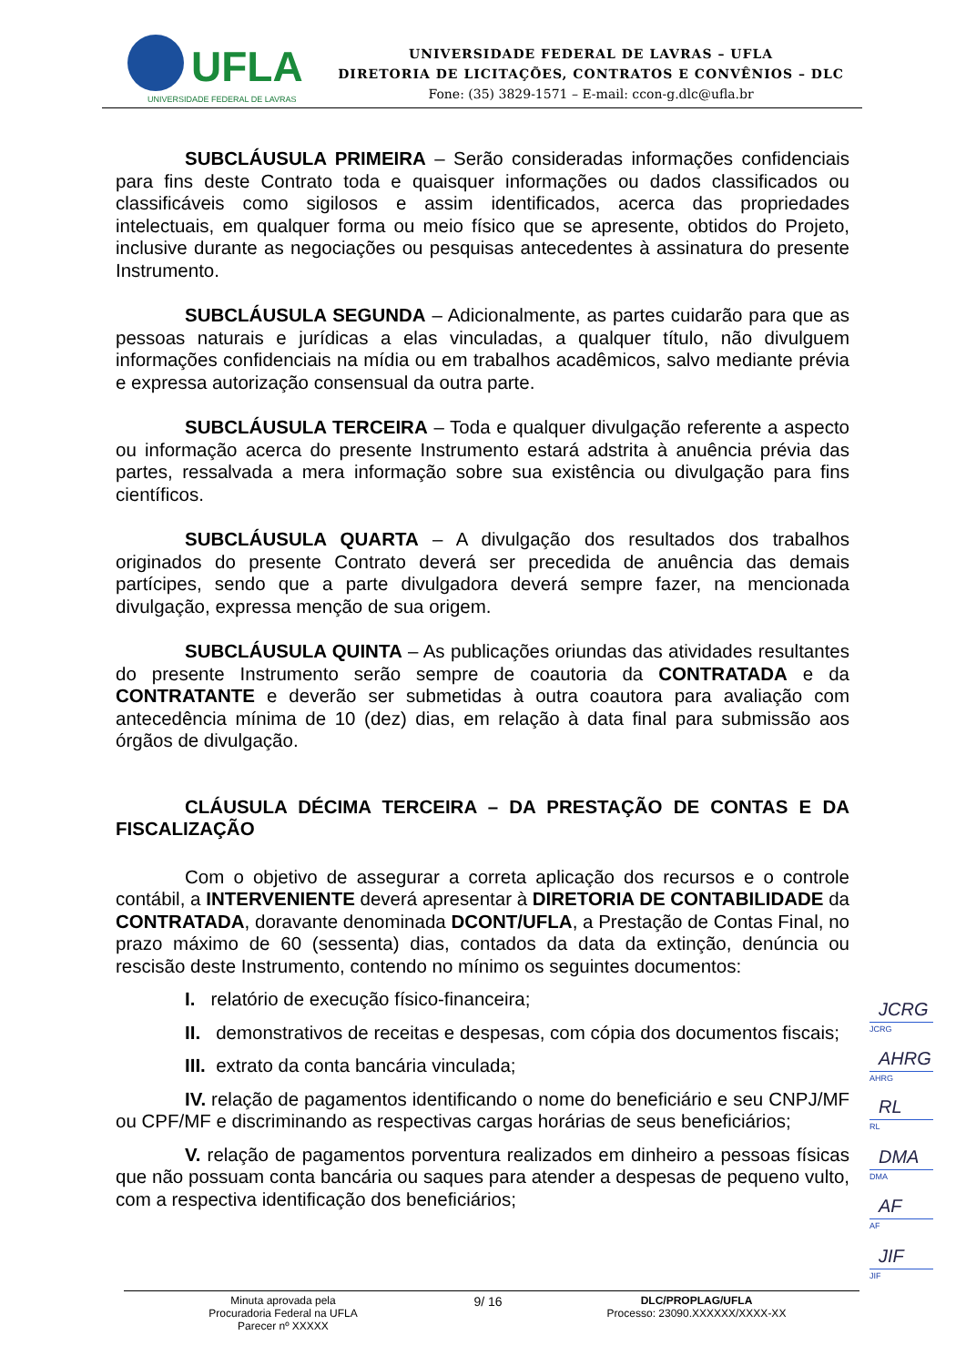UFLA
UNIVERSIDADE FEDERAL DE LAVRAS
UNIVERSIDADE FEDERAL DE LAVRAS – UFLA
DIRETORIA DE LICITAÇÕES, CONTRATOS E CONVÊNIOS – DLC
Fone: (35) 3829-1571 – E-mail: ccon-g.dlc@ufla.br
SUBCLÁUSULA PRIMEIRA – Serão consideradas informações confidenciais para fins deste Contrato toda e quaisquer informações ou dados classificados ou classificáveis como sigilosos e assim identificados, acerca das propriedades intelectuais, em qualquer forma ou meio físico que se apresente, obtidos do Projeto, inclusive durante as negociações ou pesquisas antecedentes à assinatura do presente Instrumento.
SUBCLÁUSULA SEGUNDA – Adicionalmente, as partes cuidarão para que as pessoas naturais e jurídicas a elas vinculadas, a qualquer título, não divulguem informações confidenciais na mídia ou em trabalhos acadêmicos, salvo mediante prévia e expressa autorização consensual da outra parte.
SUBCLÁUSULA TERCEIRA – Toda e qualquer divulgação referente a aspecto ou informação acerca do presente Instrumento estará adstrita à anuência prévia das partes, ressalvada a mera informação sobre sua existência ou divulgação para fins científicos.
SUBCLÁUSULA QUARTA – A divulgação dos resultados dos trabalhos originados do presente Contrato deverá ser precedida de anuência das demais partícipes, sendo que a parte divulgadora deverá sempre fazer, na mencionada divulgação, expressa menção de sua origem.
SUBCLÁUSULA QUINTA – As publicações oriundas das atividades resultantes do presente Instrumento serão sempre de coautoria da CONTRATADA e da CONTRATANTE e deverão ser submetidas à outra coautora para avaliação com antecedência mínima de 10 (dez) dias, em relação à data final para submissão aos órgãos de divulgação.
CLÁUSULA DÉCIMA TERCEIRA – DA PRESTAÇÃO DE CONTAS E DA FISCALIZAÇÃO
Com o objetivo de assegurar a correta aplicação dos recursos e o controle contábil, a INTERVENIENTE deverá apresentar à DIRETORIA DE CONTABILIDADE da CONTRATADA, doravante denominada DCONT/UFLA, a Prestação de Contas Final, no prazo máximo de 60 (sessenta) dias, contados da data da extinção, denúncia ou rescisão deste Instrumento, contendo no mínimo os seguintes documentos:
I. relatório de execução físico-financeira;
II. demonstrativos de receitas e despesas, com cópia dos documentos fiscais;
III. extrato da conta bancária vinculada;
IV. relação de pagamentos identificando o nome do beneficiário e seu CNPJ/MF ou CPF/MF e discriminando as respectivas cargas horárias de seus beneficiários;
V. relação de pagamentos porventura realizados em dinheiro a pessoas físicas que não possuam conta bancária ou saques para atender a despesas de pequeno vulto, com a respectiva identificação dos beneficiários;
JCRG
JCRG
AHRG
AHRG
RL
RL
DMA
DMA
AF
AF
JIF
JIF
Minuta aprovada pela
Procuradoria Federal na UFLA
Parecer nº XXXXX
9/ 16
DLC/PROPLAG/UFLA
Processo: 23090.XXXXXX/XXXX-XX